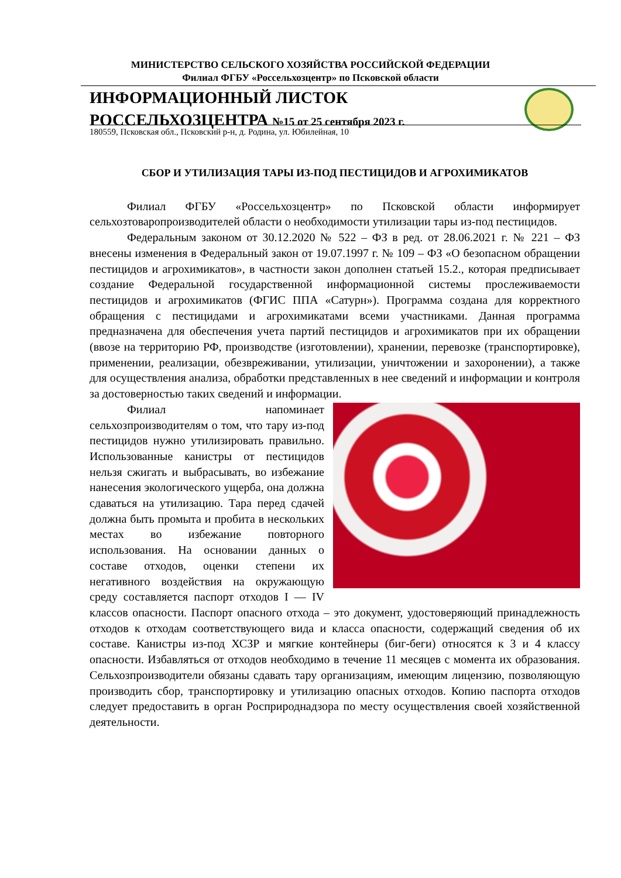МИНИСТЕРСТВО СЕЛЬСКОГО ХОЗЯЙСТВА РОССИЙСКОЙ ФЕДЕРАЦИИ
Филиал ФГБУ «Россельхозцентр» по Псковской области
ИНФОРМАЦИОННЫЙ ЛИСТОК
РОССЕЛЬХОЗЦЕНТРА №15 от 25 сентября 2023 г.
180559, Псковская обл., Псковский р-н, д. Родина, ул. Юбилейная, 10
СБОР И УТИЛИЗАЦИЯ ТАРЫ ИЗ-ПОД ПЕСТИЦИДОВ И АГРОХИМИКАТОВ
Филиал ФГБУ «Россельхозцентр» по Псковской области информирует сельхозтоваропроизводителей области о необходимости утилизации тары из-под пестицидов.
Федеральным законом от 30.12.2020 № 522 – ФЗ в ред. от 28.06.2021 г. № 221 – ФЗ внесены изменения в Федеральный закон от 19.07.1997 г. № 109 – ФЗ «О безопасном обращении пестицидов и агрохимикатов», в частности закон дополнен статьей 15.2., которая предписывает создание Федеральной государственной информационной системы прослеживаемости пестицидов и агрохимикатов (ФГИС ППА «Сатурн»). Программа создана для корректного обращения с пестицидами и агрохимикатами всеми участниками. Данная программа предназначена для обеспечения учета партий пестицидов и агрохимикатов при их обращении (ввозе на территорию РФ, производстве (изготовлении), хранении, перевозке (транспортировке), применении, реализации, обезвреживании, утилизации, уничтожении и захоронении), а также для осуществления анализа, обработки представленных в нее сведений и информации и контроля за достоверностью таких сведений и информации.
Филиал напоминает сельхозпроизводителям о том, что тару из-под пестицидов нужно утилизировать правильно. Использованные канистры от пестицидов нельзя сжигать и выбрасывать, во избежание нанесения экологического ущерба, она должна сдаваться на утилизацию. Тара перед сдачей должна быть промыта и пробита в нескольких местах во избежание повторного использования. На основании данных о составе отходов, оценки степени их негативного воздействия на окружающую среду составляется паспорт отходов I — IV классов опасности. Паспорт опасного отхода – это документ, удостоверяющий принадлежность отходов к отходам соответствующего вида и класса опасности, содержащий сведения об их составе. Канистры из-под ХСЗР и мягкие контейнеры (биг-беги) относятся к 3 и 4 классу опасности. Избавляться от отходов необходимо в течение 11 месяцев с момента их образования. Сельхозпроизводители обязаны сдавать тару организациям, имеющим лицензию, позволяющую производить сбор, транспортировку и утилизацию опасных отходов. Копию паспорта отходов следует предоставить в орган Росприроднадзора по месту осуществления своей хозяйственной деятельности.